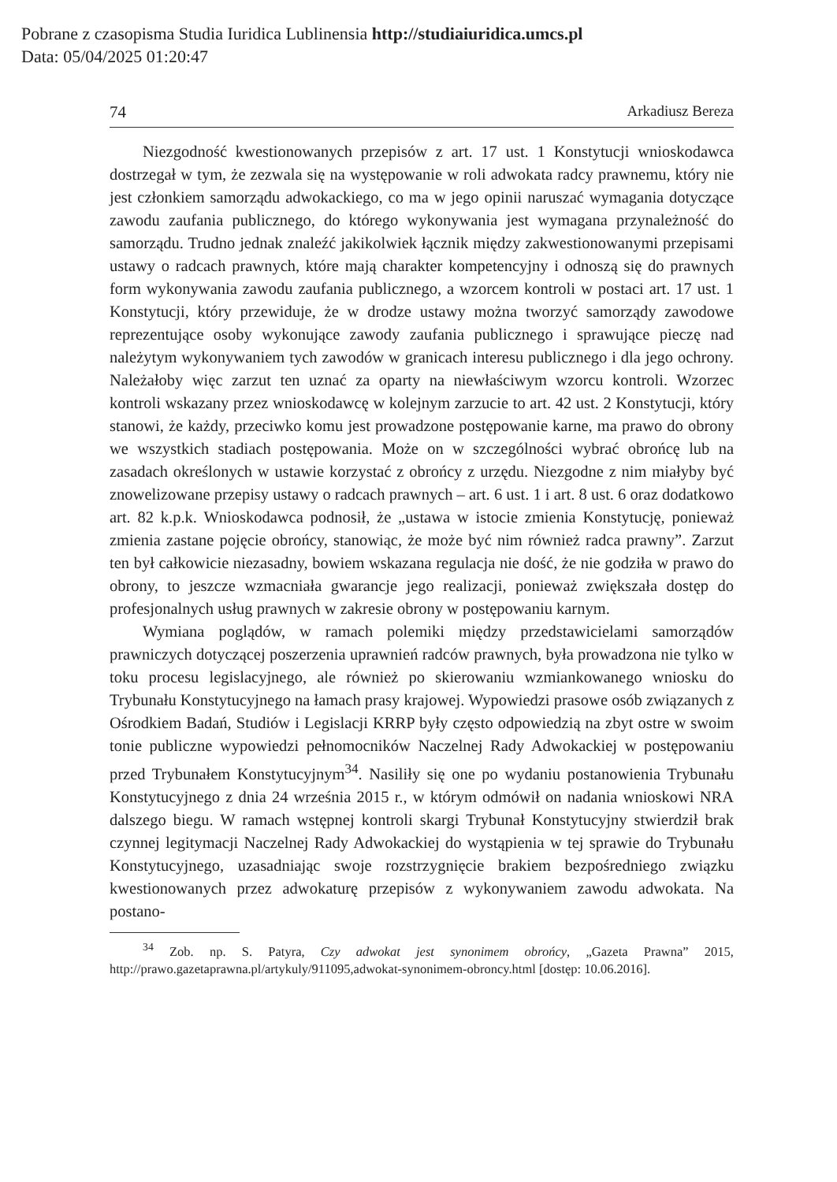Pobrane z czasopisma Studia Iuridica Lublinensia http://studiaiuridica.umcs.pl
Data: 05/04/2025 01:20:47
74 Arkadiusz Bereza
Niezgodność kwestionowanych przepisów z art. 17 ust. 1 Konstytucji wnioskodawca dostrzegał w tym, że zezwala się na występowanie w roli adwokata radcy prawnemu, który nie jest członkiem samorządu adwokackiego, co ma w jego opinii naruszać wymagania dotyczące zawodu zaufania publicznego, do którego wykonywania jest wymagana przynależność do samorządu. Trudno jednak znaleźć jakikolwiek łącznik między zakwestionowanymi przepisami ustawy o radcach prawnych, które mają charakter kompetencyjny i odnoszą się do prawnych form wykonywania zawodu zaufania publicznego, a wzorcem kontroli w postaci art. 17 ust. 1 Konstytucji, który przewiduje, że w drodze ustawy można tworzyć samorządy zawodowe reprezentujące osoby wykonujące zawody zaufania publicznego i sprawujące pieczę nad należytym wykonywaniem tych zawodów w granicach interesu publicznego i dla jego ochrony. Należałoby więc zarzut ten uznać za oparty na niewłaściwym wzorcu kontroli. Wzorzec kontroli wskazany przez wnioskodawcę w kolejnym zarzucie to art. 42 ust. 2 Konstytucji, który stanowi, że każdy, przeciwko komu jest prowadzone postępowanie karne, ma prawo do obrony we wszystkich stadiach postępowania. Może on w szczególności wybrać obrońcę lub na zasadach określonych w ustawie korzystać z obrońcy z urzędu. Niezgodne z nim miałyby być znowelizowane przepisy ustawy o radcach prawnych – art. 6 ust. 1 i art. 8 ust. 6 oraz dodatkowo art. 82 k.p.k. Wnioskodawca podnosił, że „ustawa w istocie zmienia Konstytucję, ponieważ zmienia zastane pojęcie obrońcy, stanowiąc, że może być nim również radca prawny”. Zarzut ten był całkowicie niezasadny, bowiem wskazana regulacja nie dość, że nie godziła w prawo do obrony, to jeszcze wzmacniała gwarancje jego realizacji, ponieważ zwiększała dostęp do profesjonalnych usług prawnych w zakresie obrony w postępowaniu karnym.
Wymiana poglądów, w ramach polemiki między przedstawicielami samorządów prawniczych dotyczącej poszerzenia uprawnień radców prawnych, była prowadzona nie tylko w toku procesu legislacyjnego, ale również po skierowaniu wzmiankowanego wniosku do Trybunału Konstytucyjnego na łamach prasy krajowej. Wypowiedzi prasowe osób związanych z Ośrodkiem Badań, Studiów i Legislacji KRRP były często odpowiedzią na zbyt ostre w swoim tonie publiczne wypowiedzi pełnomocników Naczelnej Rady Adwokackiej w postępowaniu przed Trybunałem Konstytucyjnym<sup>34</sup>. Nasiliły się one po wydaniu postanowienia Trybunału Konstytucyjnego z dnia 24 września 2015 r., w którym odmówił on nadania wnioskowi NRA dalszego biegu. W ramach wstępnej kontroli skargi Trybunał Konstytucyjny stwierdził brak czynnej legitymacji Naczelnej Rady Adwokackiej do wystąpienia w tej sprawie do Trybunału Konstytucyjnego, uzasadniając swoje rozstrzygnięcie brakiem bezpośredniego związku kwestionowanych przez adwokaturę przepisów z wykonywaniem zawodu adwokata. Na postano-
<sup>34</sup> Zob. np. S. Patyra, Czy adwokat jest synonimem obrońcy, „Gazeta Prawna” 2015, http://prawo.gazetaprawna.pl/artykuly/911095,adwokat-synonimem-obroncy.html [dostęp: 10.06.2016].